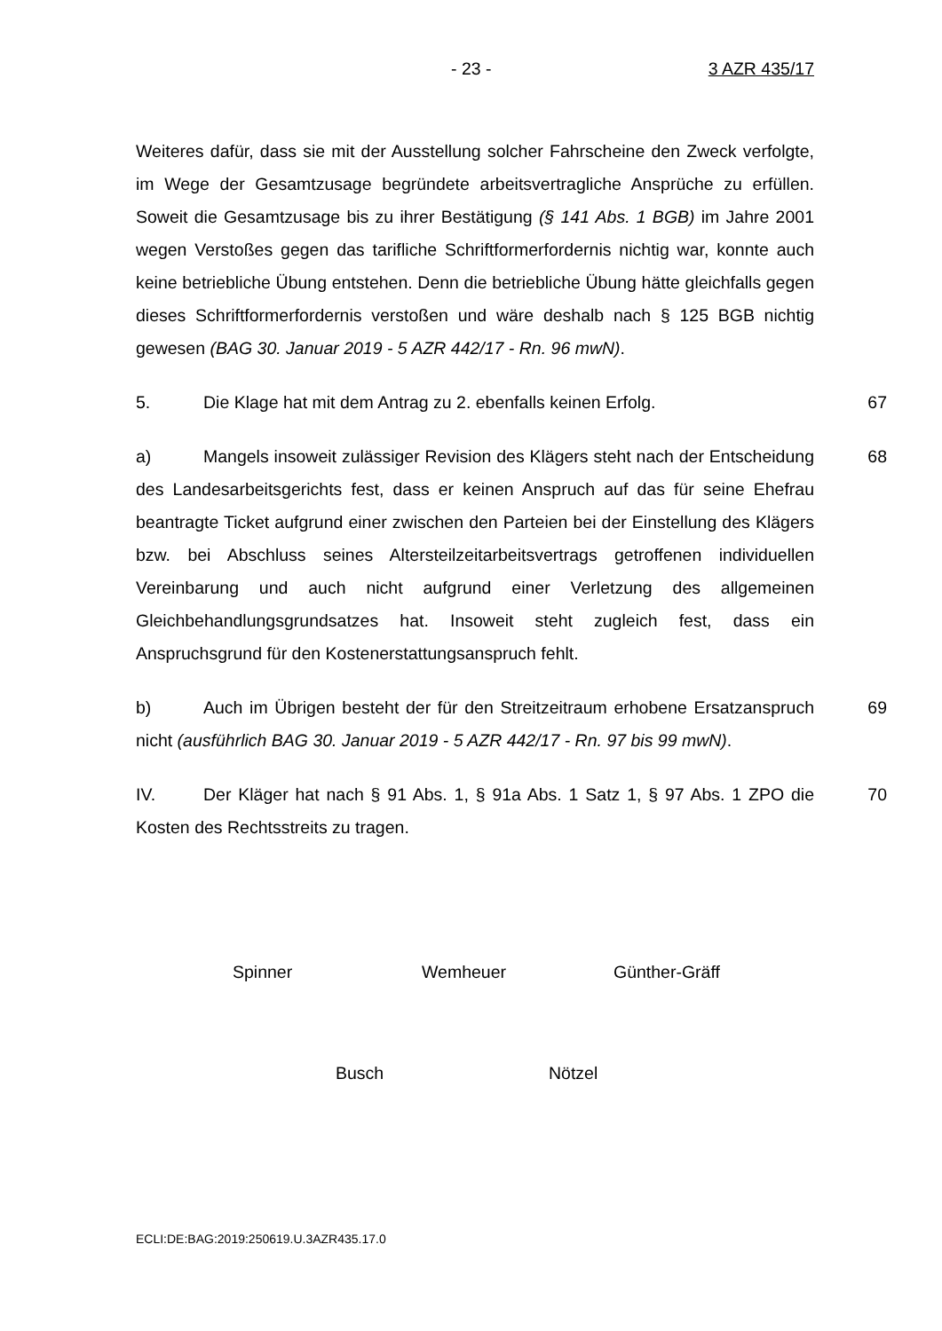- 23 - 3 AZR 435/17
Weiteres dafür, dass sie mit der Ausstellung solcher Fahrscheine den Zweck verfolgte, im Wege der Gesamtzusage begründete arbeitsvertragliche Ansprüche zu erfüllen. Soweit die Gesamtzusage bis zu ihrer Bestätigung (§ 141 Abs. 1 BGB) im Jahre 2001 wegen Verstoßes gegen das tarifliche Schriftformerfordernis nichtig war, konnte auch keine betriebliche Übung entstehen. Denn die betriebliche Übung hätte gleichfalls gegen dieses Schriftformerfordernis verstoßen und wäre deshalb nach § 125 BGB nichtig gewesen (BAG 30. Januar 2019 - 5 AZR 442/17 - Rn. 96 mwN).
5. Die Klage hat mit dem Antrag zu 2. ebenfalls keinen Erfolg. 67
a) Mangels insoweit zulässiger Revision des Klägers steht nach der Entscheidung des Landesarbeitsgerichts fest, dass er keinen Anspruch auf das für seine Ehefrau beantragte Ticket aufgrund einer zwischen den Parteien bei der Einstellung des Klägers bzw. bei Abschluss seines Altersteilzeitarbeitsvertrags getroffenen individuellen Vereinbarung und auch nicht aufgrund einer Verletzung des allgemeinen Gleichbehandlungsgrundsatzes hat. Insoweit steht zugleich fest, dass ein Anspruchsgrund für den Kostenerstattungsanspruch fehlt. 68
b) Auch im Übrigen besteht der für den Streitzeitraum erhobene Ersatzanspruch nicht (ausführlich BAG 30. Januar 2019 - 5 AZR 442/17 - Rn. 97 bis 99 mwN). 69
IV. Der Kläger hat nach § 91 Abs. 1, § 91a Abs. 1 Satz 1, § 97 Abs. 1 ZPO die Kosten des Rechtsstreits zu tragen. 70
Spinner Wemheuer Günther-Gräff
Busch Nötzel
ECLI:DE:BAG:2019:250619.U.3AZR435.17.0